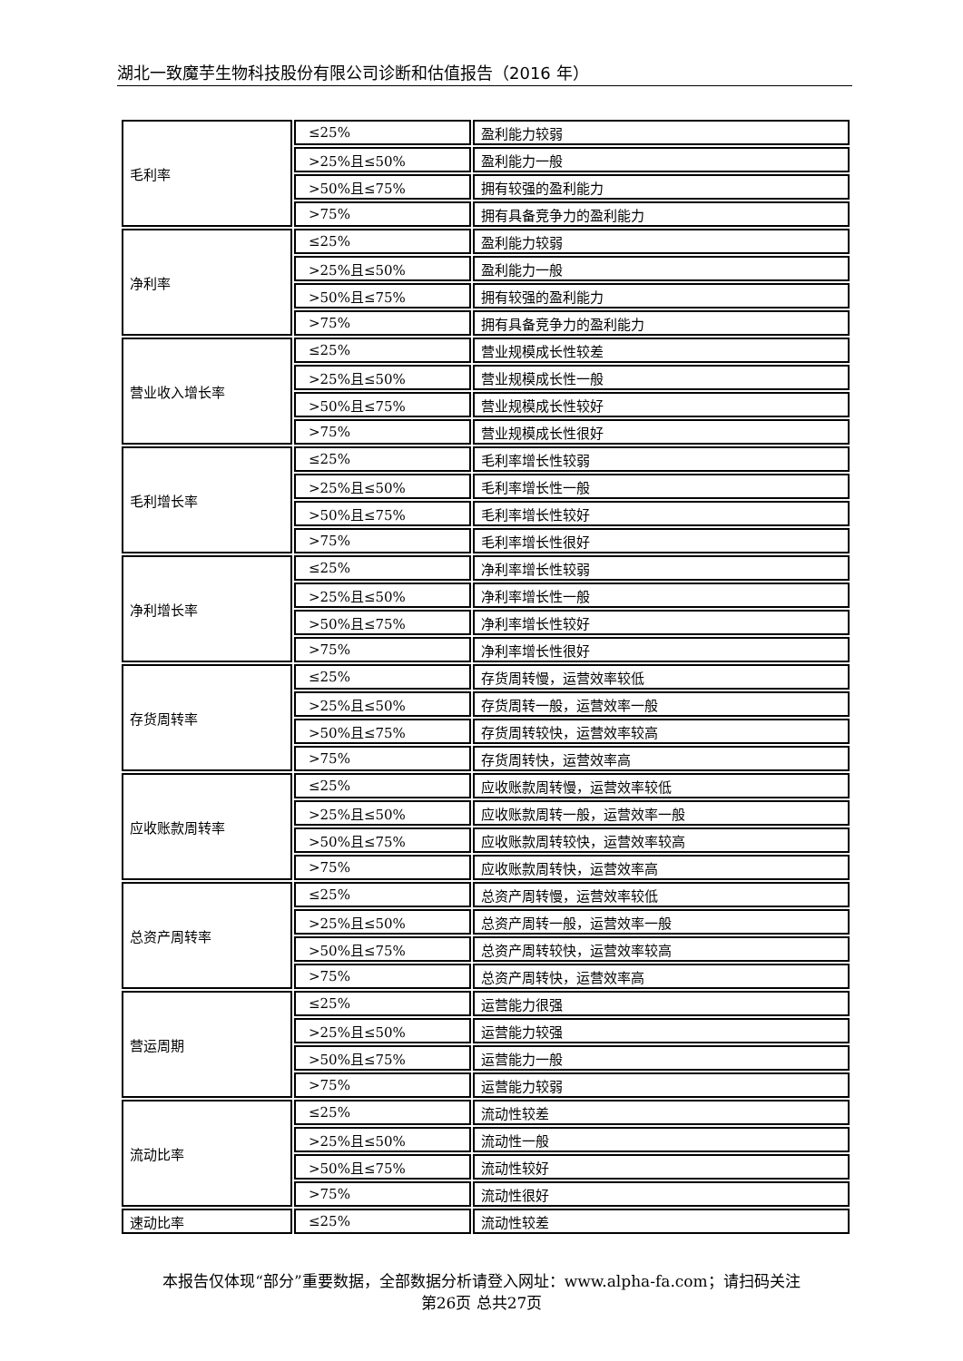湖北一致魔芋生物科技股份有限公司诊断和估值报告（2016 年）
| 毛利率 | ≤25% | 盈利能力较弱 |
| | >25%且≤50% | 盈利能力一般 |
| | >50%且≤75% | 拥有较强的盈利能力 |
| | >75% | 拥有具备竞争力的盈利能力 |
| 净利率 | ≤25% | 盈利能力较弱 |
| | >25%且≤50% | 盈利能力一般 |
| | >50%且≤75% | 拥有较强的盈利能力 |
| | >75% | 拥有具备竞争力的盈利能力 |
| 营业收入增长率 | ≤25% | 营业规模成长性较差 |
| | >25%且≤50% | 营业规模成长性一般 |
| | >50%且≤75% | 营业规模成长性较好 |
| | >75% | 营业规模成长性很好 |
| 毛利增长率 | ≤25% | 毛利率增长性较弱 |
| | >25%且≤50% | 毛利率增长性一般 |
| | >50%且≤75% | 毛利率增长性较好 |
| | >75% | 毛利率增长性很好 |
| 净利增长率 | ≤25% | 净利率增长性较弱 |
| | >25%且≤50% | 净利率增长性一般 |
| | >50%且≤75% | 净利率增长性较好 |
| | >75% | 净利率增长性很好 |
| 存货周转率 | ≤25% | 存货周转慢，运营效率较低 |
| | >25%且≤50% | 存货周转一般，运营效率一般 |
| | >50%且≤75% | 存货周转较快，运营效率较高 |
| | >75% | 存货周转快，运营效率高 |
| 应收账款周转率 | ≤25% | 应收账款周转慢，运营效率较低 |
| | >25%且≤50% | 应收账款周转一般，运营效率一般 |
| | >50%且≤75% | 应收账款周转较快，运营效率较高 |
| | >75% | 应收账款周转快，运营效率高 |
| 总资产周转率 | ≤25% | 总资产周转慢，运营效率较低 |
| | >25%且≤50% | 总资产周转一般，运营效率一般 |
| | >50%且≤75% | 总资产周转较快，运营效率较高 |
| | >75% | 总资产周转快，运营效率高 |
| 营运周期 | ≤25% | 运营能力很强 |
| | >25%且≤50% | 运营能力较强 |
| | >50%且≤75% | 运营能力一般 |
| | >75% | 运营能力较弱 |
| 流动比率 | ≤25% | 流动性较差 |
| | >25%且≤50% | 流动性一般 |
| | >50%且≤75% | 流动性较好 |
| | >75% | 流动性很好 |
| 速动比率 | ≤25% | 流动性较差 |
本报告仅体现“部分”重要数据，全部数据分析请登入网址：www.alpha-fa.com；请扫码关注
第26页 总共27页